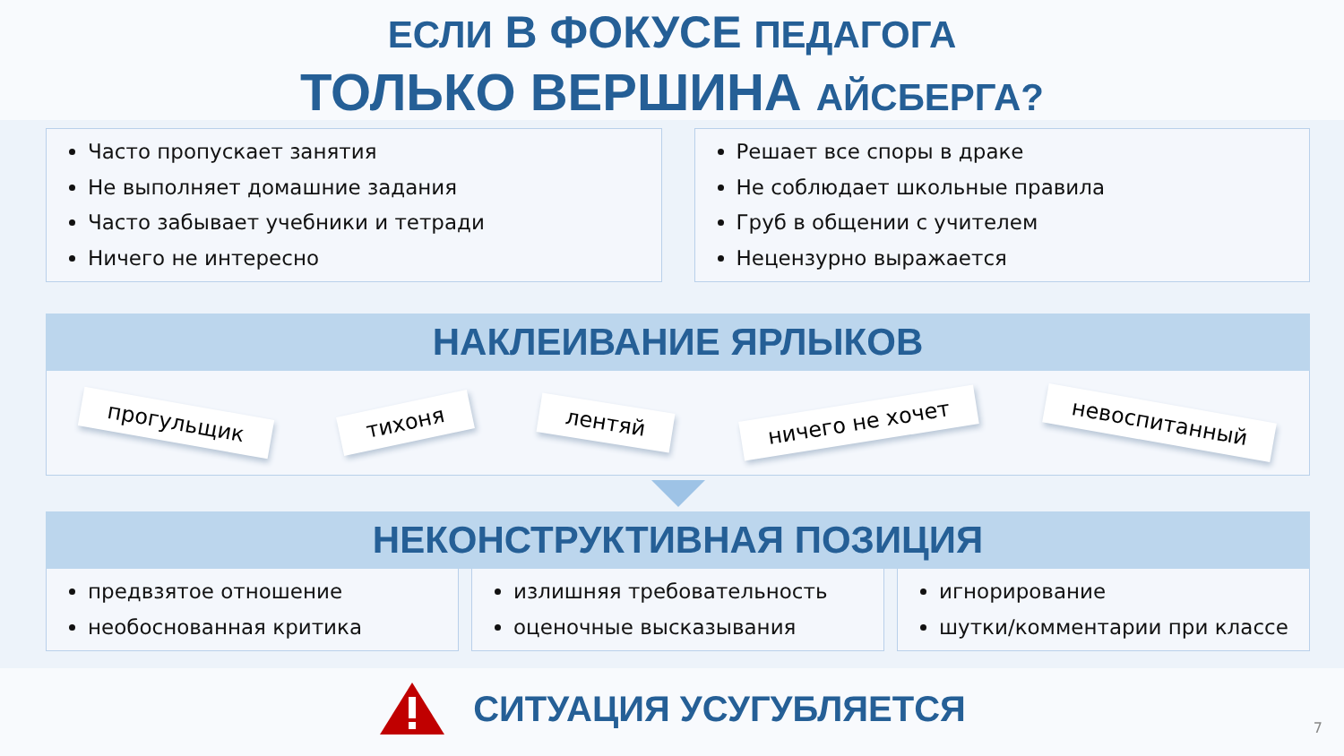ЕСЛИ В ФОКУСЕ ПЕДАГОГА
ТОЛЬКО ВЕРШИНА АЙСБЕРГА?
Часто пропускает занятия
Не выполняет домашние задания
Часто забывает учебники и тетради
Ничего не интересно
Решает все споры в драке
Не соблюдает школьные правила
Груб в общении с учителем
Нецензурно выражается
НАКЛЕИВАНИЕ ЯРЛЫКОВ
прогульщик
тихоня
лентяй
ничего не хочет
невоспитанный
НЕКОНСТРУКТИВНАЯ ПОЗИЦИЯ
предвзятое отношение
необоснованная критика
излишняя требовательность
оценочные высказывания
игнорирование
шутки/комментарии при классе
СИТУАЦИЯ УСУГУБЛЯЕТСЯ
7